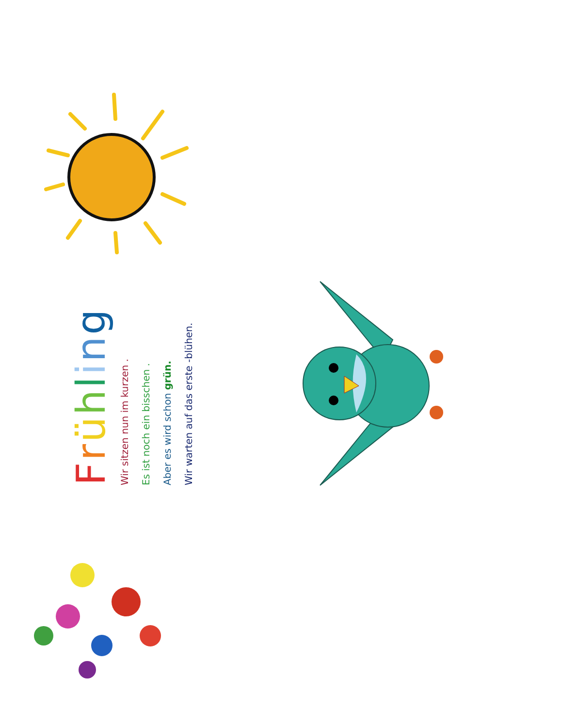Frühling
Wir sitzen nun im kurzen .
Es ist noch ein bisschen .
Aber es wird schon grün.
Wir warten auf das erste -blühen.